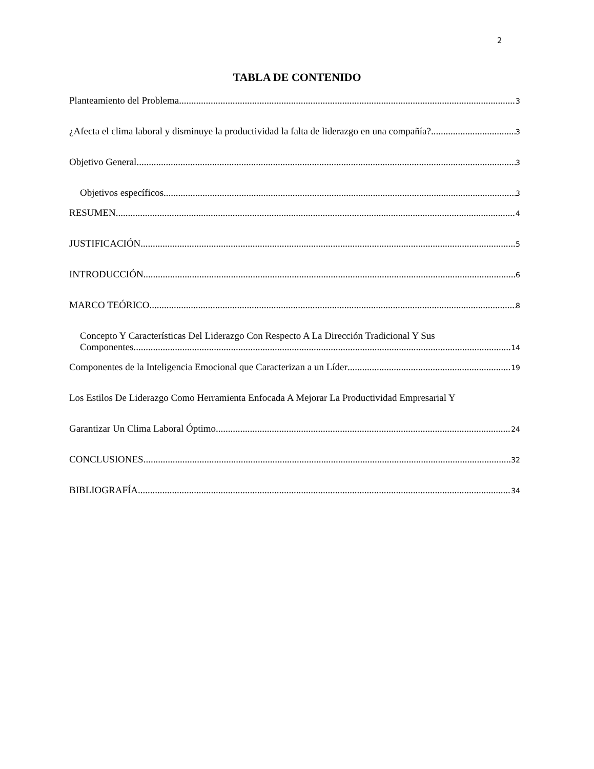2
TABLA DE CONTENIDO
Planteamiento del Problema 3
¿Afecta el clima laboral y disminuye la productividad la falta de liderazgo en una compañía? 3
Objetivo General 3
Objetivos específicos 3
RESUMEN 4
JUSTIFICACIÓN 5
INTRODUCCIÓN 6
MARCO TEÓRICO 8
Concepto Y Características Del Liderazgo Con Respecto A La Dirección Tradicional Y Sus
Componentes 14
Componentes de la Inteligencia Emocional que Caracterizan a un Líder 19
Los Estilos De Liderazgo Como Herramienta Enfocada A Mejorar La Productividad Empresarial Y
Garantizar Un Clima Laboral Óptimo. 24
CONCLUSIONES 32
BIBLIOGRAFÍA 34